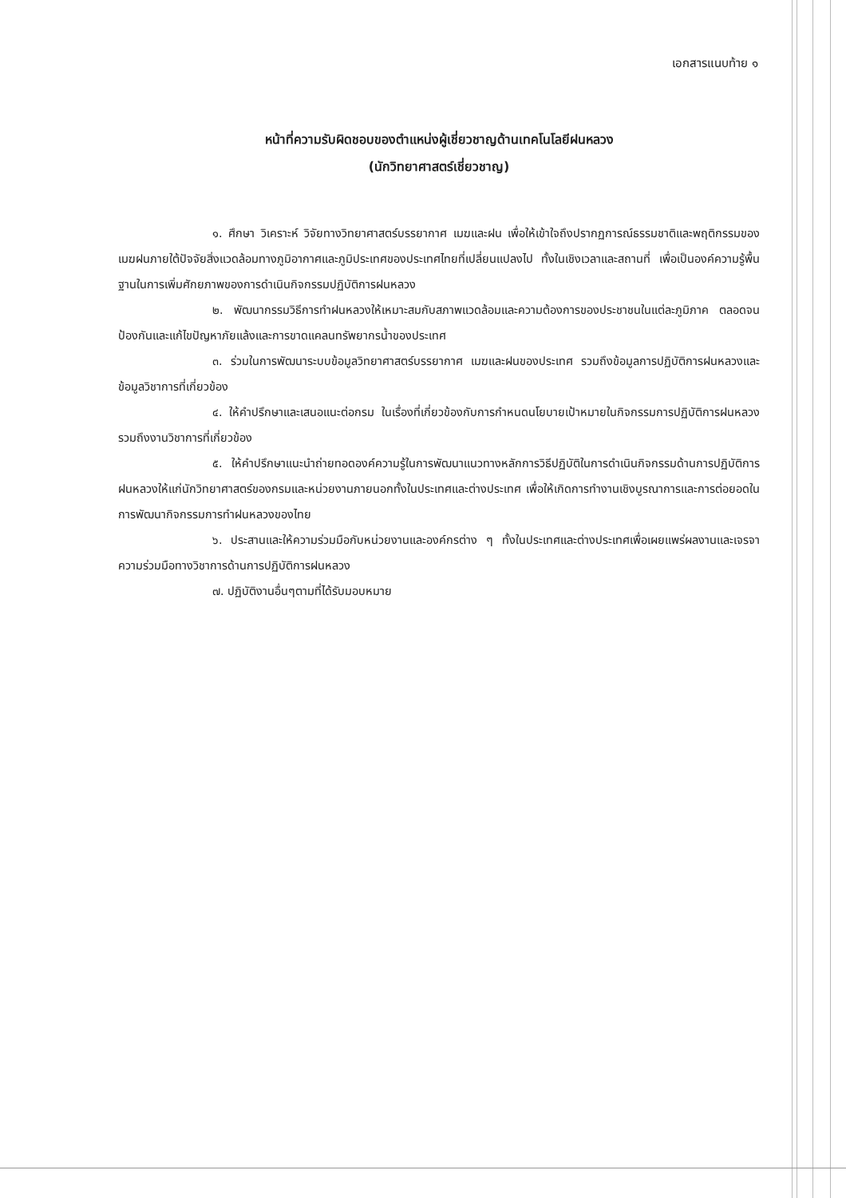เอกสารแนบท้าย ๑
หน้าที่ความรับผิดชอบของตำแหน่งผู้เชี่ยวชาญด้านเทคโนโลยีฝนหลวง
(นักวิทยาศาสตร์เชี่ยวชาญ)
๑. ศึกษา วิเคราะห์ วิจัยทางวิทยาศาสตร์บรรยากาศ เมฆและฝน เพื่อให้เข้าใจถึงปรากฏการณ์ธรรมชาติและพฤติกรรมของเมฆฝนภายใต้ปัจจัยสิ่งแวดล้อมทางภูมิอากาศและภูมิประเทศของประเทศไทยที่เปลี่ยนแปลงไป ทั้งในเชิงเวลาและสถานที่ เพื่อเป็นองค์ความรู้พื้นฐานในการเพิ่มศักยภาพของการดำเนินกิจกรรมปฏิบัติการฝนหลวง
๒. พัฒนากรรมวิธีการทำฝนหลวงให้เหมาะสมกับสภาพแวดล้อมและความต้องการของประชาชนในแต่ละภูมิภาค ตลอดจนป้องกันและแก้ไขปัญหาภัยแล้งและการขาดแคลนทรัพยากรน้ำของประเทศ
๓. ร่วมในการพัฒนาระบบข้อมูลวิทยาศาสตร์บรรยากาศ เมฆและฝนของประเทศ รวมถึงข้อมูลการปฏิบัติการฝนหลวงและข้อมูลวิชาการที่เกี่ยวข้อง
๔. ให้คำปรึกษาและเสนอแนะต่อกรม ในเรื่องที่เกี่ยวข้องกับการกำหนดนโยบายเป้าหมายในกิจกรรมการปฏิบัติการฝนหลวง รวมถึงงานวิชาการที่เกี่ยวข้อง
๕. ให้คำปรึกษาแนะนำถ่ายทอดองค์ความรู้ในการพัฒนาแนวทางหลักการวิธีปฏิบัติในการดำเนินกิจกรรมด้านการปฏิบัติการฝนหลวงให้แก่นักวิทยาศาสตร์ของกรมและหน่วยงานภายนอกทั้งในประเทศและต่างประเทศ เพื่อให้เกิดการทำงานเชิงบูรณาการและการต่อยอดในการพัฒนากิจกรรมการทำฝนหลวงของไทย
๖. ประสานและให้ความร่วมมือกับหน่วยงานและองค์กรต่าง ๆ ทั้งในประเทศและต่างประเทศเพื่อเผยแพร่ผลงานและเจรจาความร่วมมือทางวิชาการด้านการปฏิบัติการฝนหลวง
๗. ปฏิบัติงานอื่นๆตามที่ได้รับมอบหมาย